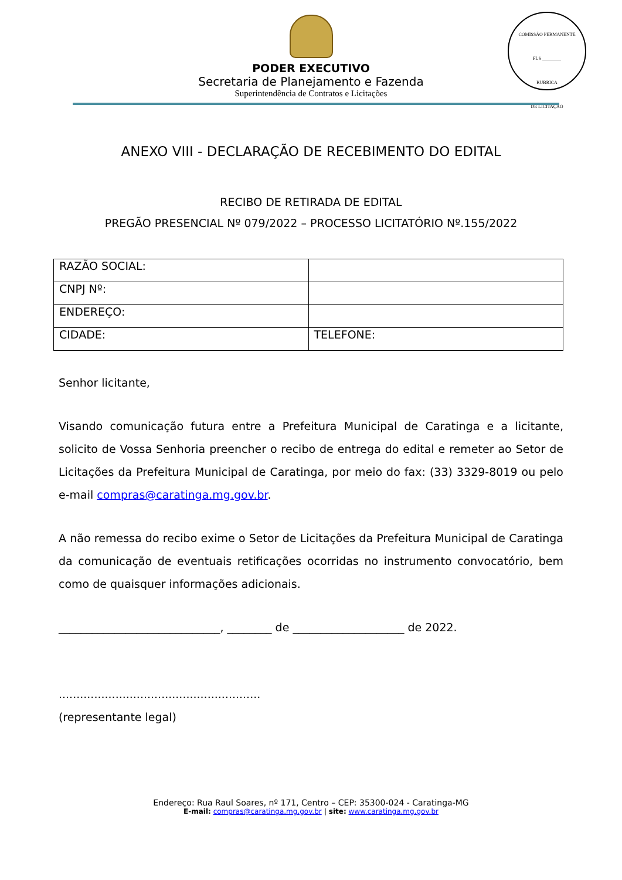PODER EXECUTIVO
Secretaria de Planejamento e Fazenda
Superintendência de Contratos e Licitações
COMISSÃO PERMANENTE
FLS ________
RUBRICA
DE LICITAÇÃO
ANEXO VIII - DECLARAÇÃO DE RECEBIMENTO DO EDITAL
RECIBO DE RETIRADA DE EDITAL
PREGÃO PRESENCIAL Nº 079/2022 – PROCESSO LICITATÓRIO Nº.155/2022
| RAZÃO SOCIAL: | |
| CNPJ Nº: | |
| ENDEREÇO: | |
| CIDADE: | TELEFONE: |
Senhor licitante,
Visando comunicação futura entre a Prefeitura Municipal de Caratinga e a licitante, solicito de Vossa Senhoria preencher o recibo de entrega do edital e remeter ao Setor de Licitações da Prefeitura Municipal de Caratinga, por meio do fax: (33) 3329-8019 ou pelo e-mail compras@caratinga.mg.gov.br.
A não remessa do recibo exime o Setor de Licitações da Prefeitura Municipal de Caratinga da comunicação de eventuais retificações ocorridas no instrumento convocatório, bem como de quaisquer informações adicionais.
_____________________________, ________ de ____________________ de 2022.
.........................................................
(representante legal)
Endereço: Rua Raul Soares, nº 171, Centro – CEP: 35300-024 - Caratinga-MG
E-mail: compras@caratinga.mg.gov.br | site: www.caratinga.mg.gov.br